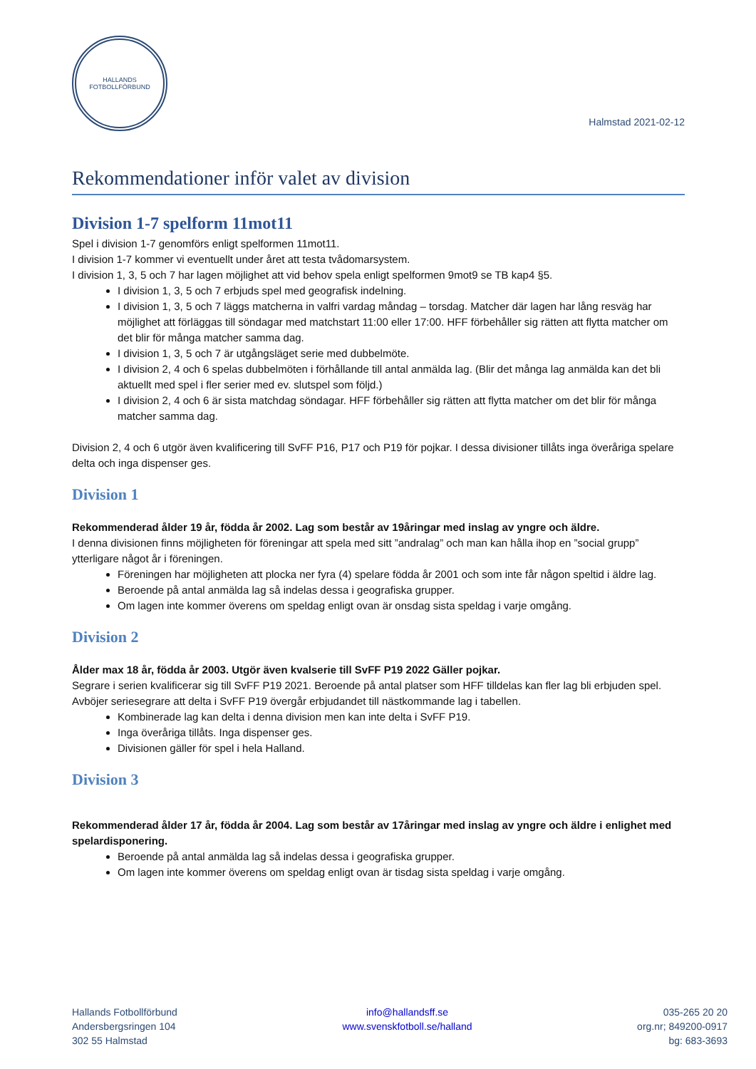HALLANDS
FOTBOLLFÖRBUND
Halmstad 2021-02-12
Rekommendationer inför valet av division
Division 1-7 spelform 11mot11
Spel i division 1-7 genomförs enligt spelformen 11mot11.
I division 1-7 kommer vi eventuellt under året att testa tvådomarsystem.
I division 1, 3, 5 och 7 har lagen möjlighet att vid behov spela enligt spelformen 9mot9 se TB kap4 §5.
I division 1, 3, 5 och 7 erbjuds spel med geografisk indelning.
I division 1, 3, 5 och 7 läggs matcherna in valfri vardag måndag – torsdag. Matcher där lagen har lång resväg har möjlighet att förläggas till söndagar med matchstart 11:00 eller 17:00. HFF förbehåller sig rätten att flytta matcher om det blir för många matcher samma dag.
I division 1, 3, 5 och 7 är utgångsläget serie med dubbelmöte.
I division 2, 4 och 6 spelas dubbelmöten i förhållande till antal anmälda lag. (Blir det många lag anmälda kan det bli aktuellt med spel i fler serier med ev. slutspel som följd.)
I division 2, 4 och 6 är sista matchdag söndagar. HFF förbehåller sig rätten att flytta matcher om det blir för många matcher samma dag.
Division 2, 4 och 6 utgör även kvalificering till SvFF P16, P17 och P19 för pojkar. I dessa divisioner tillåts inga överåriga spelare delta och inga dispenser ges.
Division 1
Rekommenderad ålder 19 år, födda år 2002. Lag som består av 19åringar med inslag av yngre och äldre.
I denna divisionen finns möjligheten för föreningar att spela med sitt ”andralag” och man kan hålla ihop en ”social grupp” ytterligare något år i föreningen.
Föreningen har möjligheten att plocka ner fyra (4) spelare födda år 2001 och som inte får någon speltid i äldre lag.
Beroende på antal anmälda lag så indelas dessa i geografiska grupper.
Om lagen inte kommer överens om speldag enligt ovan är onsdag sista speldag i varje omgång.
Division 2
Ålder max 18 år, födda år 2003. Utgör även kvalserie till SvFF P19 2022 Gäller pojkar.
Segrare i serien kvalificerar sig till SvFF P19 2021. Beroende på antal platser som HFF tilldelas kan fler lag bli erbjuden spel. Avböjer seriesegrare att delta i SvFF P19 övergår erbjudandet till nästkommande lag i tabellen.
Kombinerade lag kan delta i denna division men kan inte delta i SvFF P19.
Inga överåriga tillåts. Inga dispenser ges.
Divisionen gäller för spel i hela Halland.
Division 3
Rekommenderad ålder 17 år, födda år 2004. Lag som består av 17åringar med inslag av yngre och äldre i enlighet med spelardisponering.
Beroende på antal anmälda lag så indelas dessa i geografiska grupper.
Om lagen inte kommer överens om speldag enligt ovan är tisdag sista speldag i varje omgång.
Hallands Fotbollförbund
Andersbergsringen 104
302 55 Halmstad
info@hallandsff.se
www.svenskfotboll.se/halland
035-265 20 20
org.nr; 849200-0917
bg: 683-3693